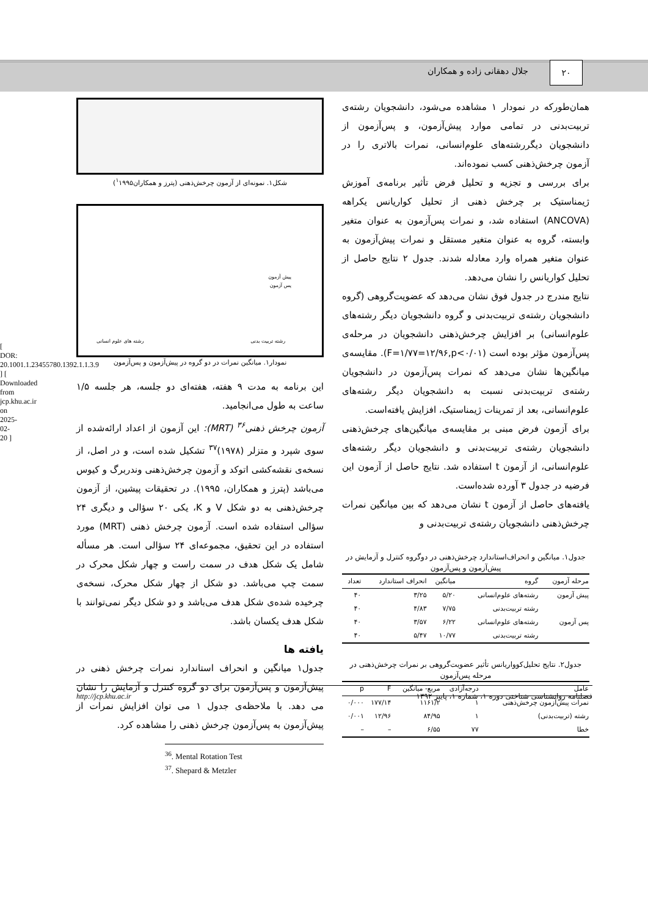۲۰
جلال دهقانی زاده و همکاران
شکل۱. نمونه‌ای از آزمون چرخش‌ذهنی (پترز و همکاران<sup>۱</sup>۱۹۹۵)
پیش آزمون
پس آزمون
رشته تربیت بدنی رشته های علوم انسانی
نمودار۱. میانگین نمرات در دو گروه در پیش‌آزمون و پس‌آزمون
این برنامه به مدت ۹ هفته، هفته‌ای دو جلسه، هر جلسه ۱/۵ ساعت به طول می‌انجامید.
آزمون چرخش ذهنی<sup>۳۶</sup> (MRT): این آزمون از اعداد ارائه‌شده از سوی شپرد و متزلر (۱۹۷۸)<sup>۳۷</sup> تشکیل شده است، و در اصل، از نسخه‌ی نقشه‌کشی اتوکد و آزمون چرخش‌ذهنی وندربرگ و کیوس می‌باشد (پترز و همکاران، ۱۹۹۵). در تحقیقات پیشین، از آزمون چرخش‌ذهنی به دو شکل V و K، یکی ۲۰ سؤالی و دیگری ۲۴ سؤالی استفاده شده است. آزمون چرخش ذهنی (MRT) مورد استفاده در این تحقیق، مجموعه‌ای ۲۴ سؤالی است. هر مسأله شامل یک شکل هدف در سمت راست و چهار شکل محرک در سمت چپ می‌باشد. دو شکل از چهار شکل محرک، نسخه‌ی چرخیده شده‌ی شکل هدف می‌باشد و دو شکل دیگر نمی‌توانند با شکل هدف یکسان باشد.
یافته ها
جدول۱ میانگین و انحراف استاندارد نمرات چرخش ذهنی در پیش‌آزمون و پس‌آزمون برای دو گروه کنترل و آزمایش را نشان می دهد. با ملاحظه‌ی جدول ۱ می توان افزایش نمرات از پیش‌آزمون به پس‌آزمون چرخش ذهنی را مشاهده کرد.
<sup>36</sup>. Mental Rotation Test
<sup>37</sup>. Shepard & Metzler
همان‌طورکه در نمودار ۱ مشاهده می‌شود، دانشجویان رشته‌ی تربیت‌بدنی در تمامی موارد پیش‌آزمون، و پس‌آزمون از دانشجویان دیگررشته‌های علوم‌انسانی، نمرات بالاتری را در آزمون چرخش‌ذهنی کسب نموده‌اند.
برای بررسی و تجزیه و تحلیل فرض تأثیر برنامه‌ی آموزش ژیمناستیک بر چرخش ذهنی از تحلیل کواریانس یکراهه (ANCOVA) استفاده شد، و نمرات پس‌آزمون به عنوان متغیر وابسته، گروه به عنوان متغیر مستقل و نمرات پیش‌آزمون به عنوان متغیر همراه وارد معادله شدند. جدول ۲ نتایج حاصل از تحلیل کواریانس را نشان می‌دهد.
نتایج مندرج در جدول فوق نشان می‌دهد که عضویت‌گروهی (گروه دانشجویان رشته‌ی تربیت‌بدنی و گروه دانشجویان دیگر رشته‌های علوم‌انسانی) بر افزایش چرخش‌ذهنی دانشجویان در مرحله‌ی پس‌آزمون مؤثر بوده است (F=۱/۷۷=۱۲/۹۶,p<۰/۰۱). مقایسه‌ی میانگین‌ها نشان می‌دهد که نمرات پس‌آزمون در دانشجویان رشته‌ی تربیت‌بدنی نسبت به دانشجویان دیگر رشته‌های علوم‌انسانی، بعد از تمرینات ژیمناستیک، افزایش یافته‌است.
برای آزمون فرض مبنی بر مقایسه‌ی میانگین‌های چرخش‌ذهنی دانشجویان رشته‌ی تربیت‌بدنی و دانشجویان دیگر رشته‌های علوم‌انسانی، از آزمون t استفاده شد. نتایج حاصل از آزمون این فرضیه در جدول ۳ آورده شده‌است.
یافته‌های حاصل از آزمون t نشان می‌دهد که بین میانگین نمرات چرخش‌ذهنی دانشجویان رشته‌ی تربیت‌بدنی و
جدول۱. میانگین و انحراف‌استاندارد چرخش‌ذهنی در دوگروه کنترل و آزمایش در پیش‌آزمون و پس‌آزمون
| مرحله آزمون | گروه | میانگین | انحراف استاندارد | تعداد |
| --- | --- | --- | --- | --- |
| پیش آزمون | رشته‌های علوم‌انسانی | ۵/۲۰ | ۳/۲۵ | ۴۰ |
| | رشته تربیت‌بدنی | ۷/۷۵ | ۴/۸۳ | ۴۰ |
| پس آزمون | رشته‌های علوم‌انسانی | ۶/۲۲ | ۳/۵۷ | ۴۰ |
| | رشته تربیت‌بدنی | ۱۰/۷۷ | ۵/۴۷ | ۴۰ |
جدول۲. نتایج تحلیل‌کوواریانس تأثیر عضویت‌گروهی بر نمرات چرخش‌ذهنی در مرحله پس‌آزمون
| عامل | درجه‌آزادی | مربع- میانگین | F | p |
| --- | --- | --- | --- | --- |
| نمرات پیش‌آزمون چرخش‌ذهنی | ۱ | ۱۱۶۱/۲ | ۱۷۷/۱۴ | ۰/۰۰۰ |
| رشته (تربیت‌بدنی) | ۱ | ۸۴/۹۵ | ۱۲/۹۶ | ۰/۰۰۱ |
| خطا | ۷۷ | ۶/۵۵ | – | – |
http://jcp.khu.ac.ir فصلنامه روانشناسی شناختی دوره ۱، شماره ۱، پاییز ۱۳۹۲
[ DOR: 20.1001.1.23455780.1392.1.1.3.9 ] [ Downloaded from jcp.khu.ac.ir on 2025-02-20 ]